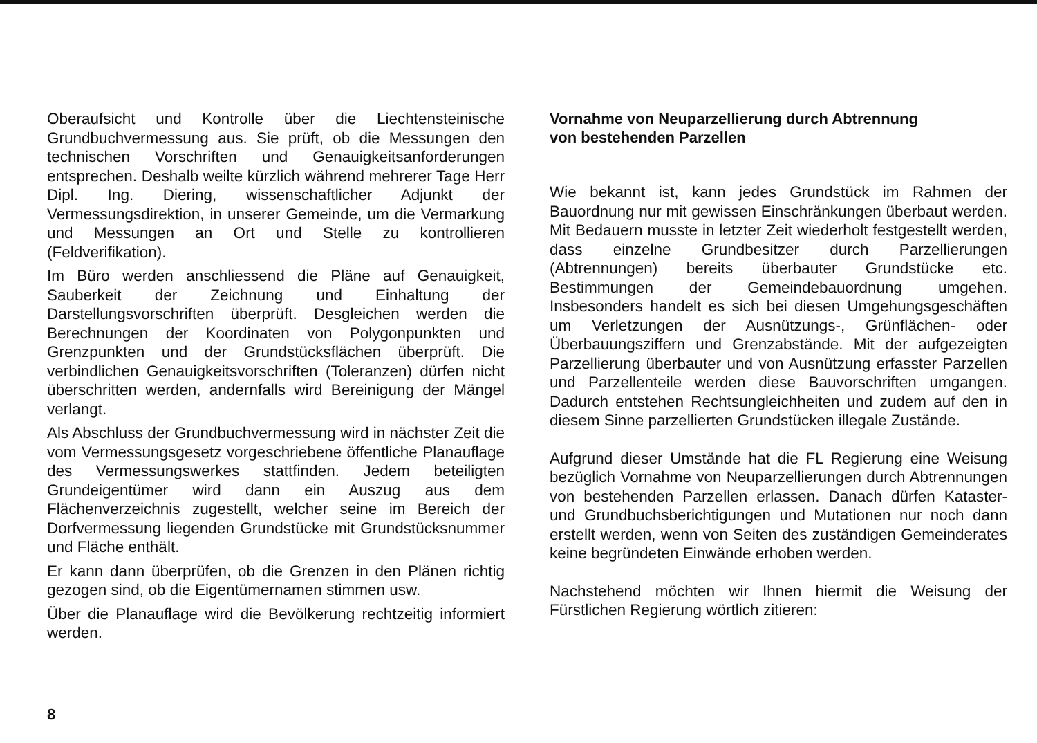Oberaufsicht und Kontrolle über die Liechtensteinische Grundbuchvermessung aus. Sie prüft, ob die Messungen den technischen Vorschriften und Genauigkeitsanforderungen entsprechen. Deshalb weilte kürzlich während mehrerer Tage Herr Dipl. Ing. Diering, wissenschaftlicher Adjunkt der Vermessungsdirektion, in unserer Gemeinde, um die Vermarkung und Messungen an Ort und Stelle zu kontrollieren (Feldverifikation).
Im Büro werden anschliessend die Pläne auf Genauigkeit, Sauberkeit der Zeichnung und Einhaltung der Darstellungsvorschriften überprüft. Desgleichen werden die Berechnungen der Koordinaten von Polygonpunkten und Grenzpunkten und der Grundstücksflächen überprüft. Die verbindlichen Genauigkeitsvorschriften (Toleranzen) dürfen nicht überschritten werden, andernfalls wird Bereinigung der Mängel verlangt.
Als Abschluss der Grundbuchvermessung wird in nächster Zeit die vom Vermessungsgesetz vorgeschriebene öffentliche Planauflage des Vermessungswerkes stattfinden. Jedem beteiligten Grundeigentümer wird dann ein Auszug aus dem Flächenverzeichnis zugestellt, welcher seine im Bereich der Dorfvermessung liegenden Grundstücke mit Grundstücksnummer und Fläche enthält.
Er kann dann überprüfen, ob die Grenzen in den Plänen richtig gezogen sind, ob die Eigentümernamen stimmen usw.
Über die Planauflage wird die Bevölkerung rechtzeitig informiert werden.
Vornahme von Neuparzellierung durch Abtrennung
von bestehenden Parzellen
Wie bekannt ist, kann jedes Grundstück im Rahmen der Bauordnung nur mit gewissen Einschränkungen überbaut werden. Mit Bedauern musste in letzter Zeit wiederholt festgestellt werden, dass einzelne Grundbesitzer durch Parzellierungen (Abtrennungen) bereits überbauter Grundstücke etc. Bestimmungen der Gemeindebauordnung umgehen. Insbesonders handelt es sich bei diesen Umgehungsgeschäften um Verletzungen der Ausnützungs-, Grünflächen- oder Überbauungsziffern und Grenzabstände. Mit der aufgezeigten Parzellierung überbauter und von Ausnützung erfasster Parzellen und Parzellenteile werden diese Bauvorschriften umgangen. Dadurch entstehen Rechtsungleichheiten und zudem auf den in diesem Sinne parzellierten Grundstücken illegale Zustände.
Aufgrund dieser Umstände hat die FL Regierung eine Weisung bezüglich Vornahme von Neuparzellierungen durch Abtrennungen von bestehenden Parzellen erlassen. Danach dürfen Kataster- und Grundbuchsberichtigungen und Mutationen nur noch dann erstellt werden, wenn von Seiten des zuständigen Gemeinderates keine begründeten Einwände erhoben werden.
Nachstehend möchten wir Ihnen hiermit die Weisung der Fürstlichen Regierung wörtlich zitieren:
8